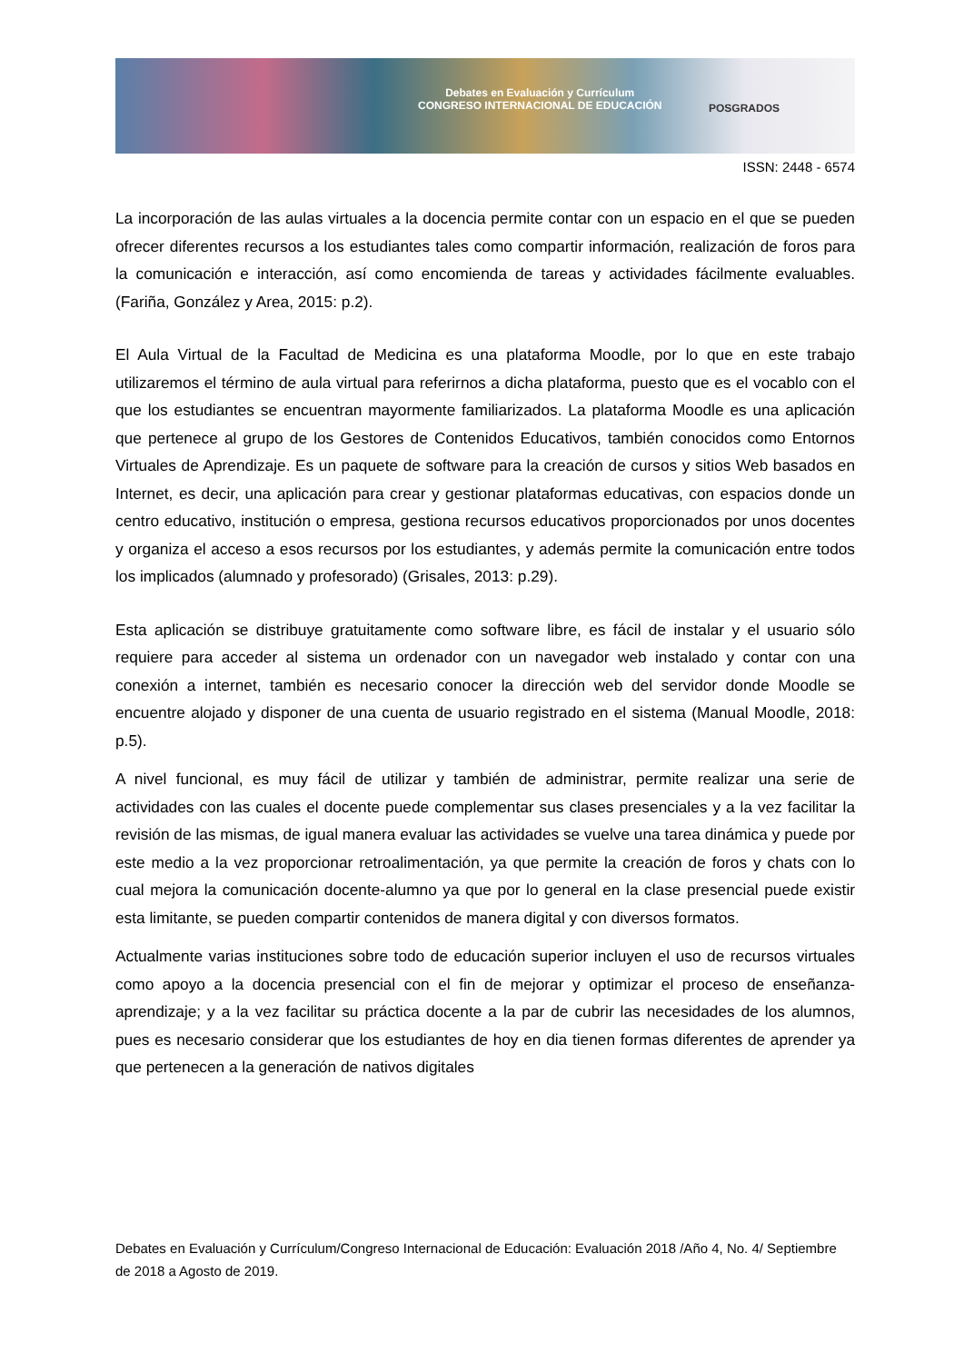Debates en Evaluación y Currículum
CONGRESO INTERNACIONAL DE EDUCACIÓN
POSGRADOS
ISSN: 2448 - 6574
La incorporación de las aulas virtuales a la docencia permite contar con un espacio en el que se pueden ofrecer diferentes recursos a los estudiantes tales como compartir información, realización de foros para la comunicación e interacción, así como encomienda de tareas y actividades fácilmente evaluables. (Fariña, González y Area, 2015: p.2).
El Aula Virtual de la Facultad de Medicina es una plataforma Moodle, por lo que en este trabajo utilizaremos el término de aula virtual para referirnos a dicha plataforma, puesto que es el vocablo con el que los estudiantes se encuentran mayormente familiarizados. La plataforma Moodle es una aplicación que pertenece al grupo de los Gestores de Contenidos Educativos, también conocidos como Entornos Virtuales de Aprendizaje. Es un paquete de software para la creación de cursos y sitios Web basados en Internet, es decir, una aplicación para crear y gestionar plataformas educativas, con espacios donde un centro educativo, institución o empresa, gestiona recursos educativos proporcionados por unos docentes y organiza el acceso a esos recursos por los estudiantes, y además permite la comunicación entre todos los implicados (alumnado y profesorado) (Grisales, 2013: p.29).
Esta aplicación se distribuye gratuitamente como software libre, es fácil de instalar y el usuario sólo requiere para acceder al sistema un ordenador con un navegador web instalado y contar con una conexión a internet, también es necesario conocer la dirección web del servidor donde Moodle se encuentre alojado y disponer de una cuenta de usuario registrado en el sistema (Manual Moodle, 2018: p.5).
A nivel funcional, es muy fácil de utilizar y también de administrar, permite realizar una serie de actividades con las cuales el docente puede complementar sus clases presenciales y a la vez facilitar la revisión de las mismas, de igual manera evaluar las actividades se vuelve una tarea dinámica y puede por este medio a la vez proporcionar retroalimentación, ya que permite la creación de foros y chats con lo cual mejora la comunicación docente-alumno ya que por lo general en la clase presencial puede existir esta limitante, se pueden compartir contenidos de manera digital y con diversos formatos.
Actualmente varias instituciones sobre todo de educación superior incluyen el uso de recursos virtuales como apoyo a la docencia presencial con el fin de mejorar y optimizar el proceso de enseñanza-aprendizaje; y a la vez facilitar su práctica docente a la par de cubrir las necesidades de los alumnos, pues es necesario considerar que los estudiantes de hoy en dia tienen formas diferentes de aprender ya que pertenecen a la generación de nativos digitales
Debates en Evaluación y Currículum/Congreso Internacional de Educación: Evaluación 2018 /Año 4, No. 4/ Septiembre de 2018 a Agosto de 2019.